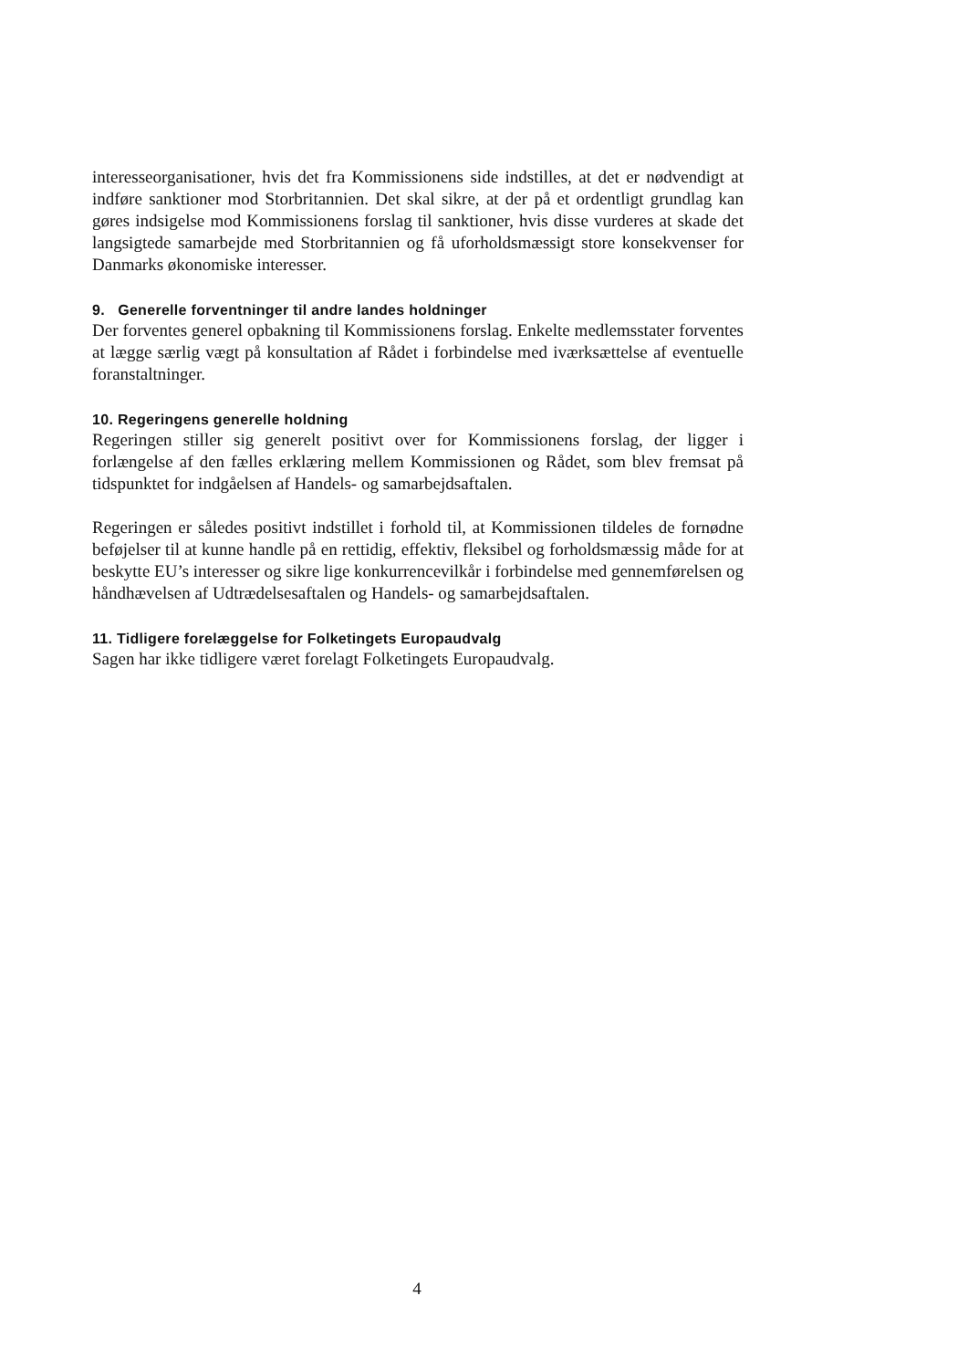interesseorganisationer, hvis det fra Kommissionens side indstilles, at det er nødvendigt at indføre sanktioner mod Storbritannien. Det skal sikre, at der på et ordentligt grundlag kan gøres indsigelse mod Kommissionens forslag til sanktioner, hvis disse vurderes at skade det langsigtede samarbejde med Storbritannien og få uforholdsmæssigt store konsekvenser for Danmarks økonomiske interesser.
9. Generelle forventninger til andre landes holdninger
Der forventes generel opbakning til Kommissionens forslag. Enkelte medlemsstater forventes at lægge særlig vægt på konsultation af Rådet i forbindelse med iværksættelse af eventuelle foranstaltninger.
10. Regeringens generelle holdning
Regeringen stiller sig generelt positivt over for Kommissionens forslag, der ligger i forlængelse af den fælles erklæring mellem Kommissionen og Rådet, som blev fremsat på tidspunktet for indgåelsen af Handels- og samarbejdsaftalen.
Regeringen er således positivt indstillet i forhold til, at Kommissionen tildeles de fornødne beføjelser til at kunne handle på en rettidig, effektiv, fleksibel og forholdsmæssig måde for at beskytte EU’s interesser og sikre lige konkurrencevilkår i forbindelse med gennemførelsen og håndhævelsen af Udtrædelsesaftalen og Handels- og samarbejdsaftalen.
11. Tidligere forelæggelse for Folketingets Europaudvalg
Sagen har ikke tidligere været forelagt Folketingets Europaudvalg.
4